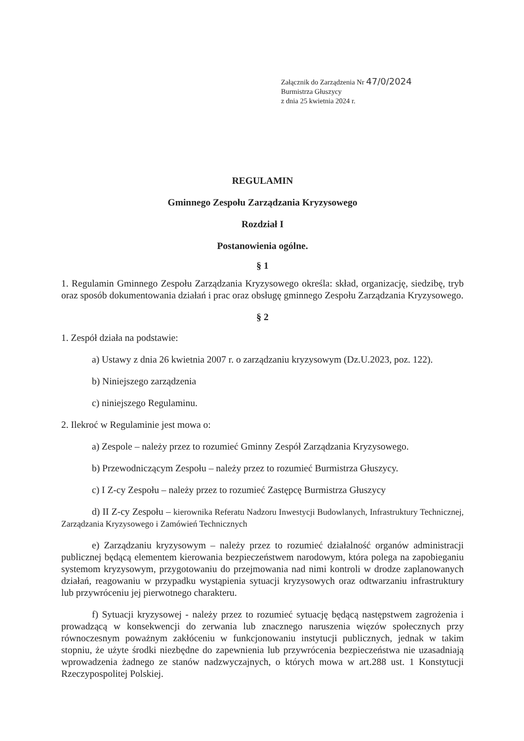Załącznik do Zarządzenia Nr 47/0/2024
Burmistrza Głuszycy
z dnia 25 kwietnia 2024 r.
REGULAMIN
Gminnego Zespołu Zarządzania Kryzysowego
Rozdział I
Postanowienia ogólne.
§ 1
1. Regulamin Gminnego Zespołu Zarządzania Kryzysowego określa: skład, organizację, siedzibę, tryb oraz sposób dokumentowania działań i prac oraz obsługę gminnego Zespołu Zarządzania Kryzysowego.
§ 2
1. Zespół działa na podstawie:
a) Ustawy z dnia 26 kwietnia 2007 r. o zarządzaniu kryzysowym (Dz.U.2023, poz. 122).
b) Niniejszego zarządzenia
c) niniejszego Regulaminu.
2. Ilekroć w Regulaminie jest mowa o:
a) Zespole – należy przez to rozumieć Gminny Zespół Zarządzania Kryzysowego.
b) Przewodniczącym Zespołu – należy przez to rozumieć Burmistrza Głuszycy.
c) I Z-cy Zespołu – należy przez to rozumieć Zastępcę Burmistrza Głuszycy
d) II Z-cy Zespołu – kierownika Referatu Nadzoru Inwestycji Budowlanych, Infrastruktury Technicznej, Zarządzania Kryzysowego i Zamówień Technicznych
e) Zarządzaniu kryzysowym – należy przez to rozumieć działalność organów administracji publicznej będącą elementem kierowania bezpieczeństwem narodowym, która polega na zapobieganiu systemom kryzysowym, przygotowaniu do przejmowania nad nimi kontroli w drodze zaplanowanych działań, reagowaniu w przypadku wystąpienia sytuacji kryzysowych oraz odtwarzaniu infrastruktury lub przywróceniu jej pierwotnego charakteru.
f) Sytuacji kryzysowej - należy przez to rozumieć sytuację będącą następstwem zagrożenia i prowadzącą w konsekwencji do zerwania lub znacznego naruszenia więzów społecznych przy równoczesnym poważnym zakłóceniu w funkcjonowaniu instytucji publicznych, jednak w takim stopniu, że użyte środki niezbędne do zapewnienia lub przywrócenia bezpieczeństwa nie uzasadniają wprowadzenia żadnego ze stanów nadzwyczajnych, o których mowa w art.288 ust. 1 Konstytucji Rzeczypospolitej Polskiej.